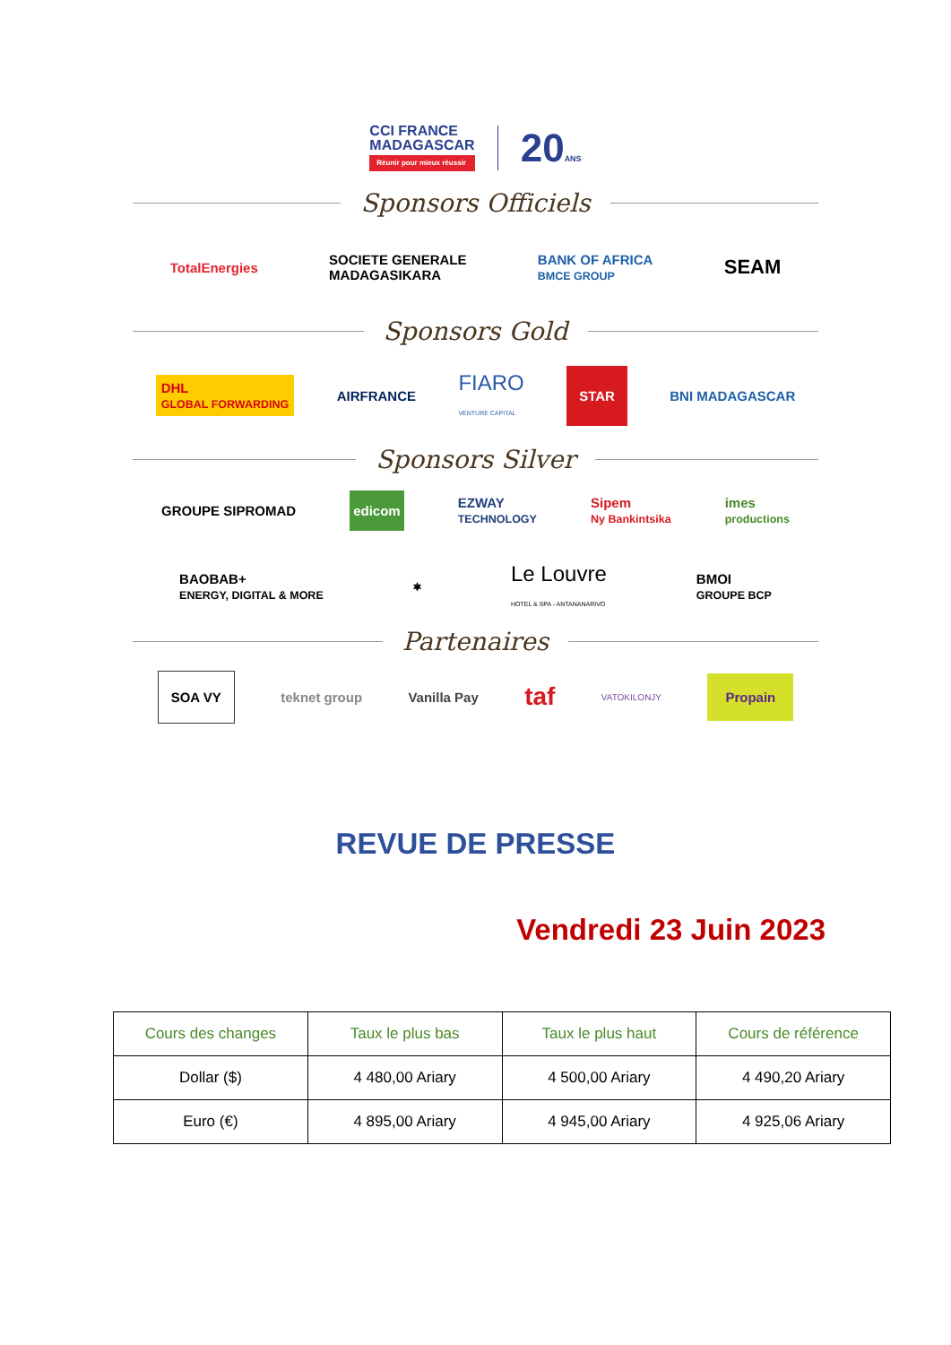CCI FRANCE
MADAGASCAR Réunir pour mieux réussir 20ANS
Sponsors Officiels
TotalEnergies SOCIETE GENERALE
MADAGASIKARA BANK OF AFRICA
BMCE GROUP SEAM
Sponsors Gold
DHL
GLOBAL FORWARDING AIRFRANCE FIARO
VENTURE CAPITAL STAR BNI MADAGASCAR
Sponsors Silver
GROUPE SIPROMAD edicom EZWAY
TECHNOLOGY Sipem
Ny Bankintsika imes
productions
BAOBAB+
ENERGY, DIGITAL & MORE ⎈ Le Louvre
HOTEL & SPA - ANTANANARIVO BMOI
GROUPE BCP
Partenaires
SOA VY teknet group Vanilla Pay taf VATOKILONJY Propain
REVUE DE PRESSE
Vendredi 23 Juin 2023
| Cours des changes | Taux le plus bas | Taux le plus haut | Cours de référence |
| --- | --- | --- | --- |
| Dollar ($) | 4 480,00 Ariary | 4 500,00 Ariary | 4 490,20 Ariary |
| Euro (€) | 4 895,00 Ariary | 4 945,00 Ariary | 4 925,06 Ariary |